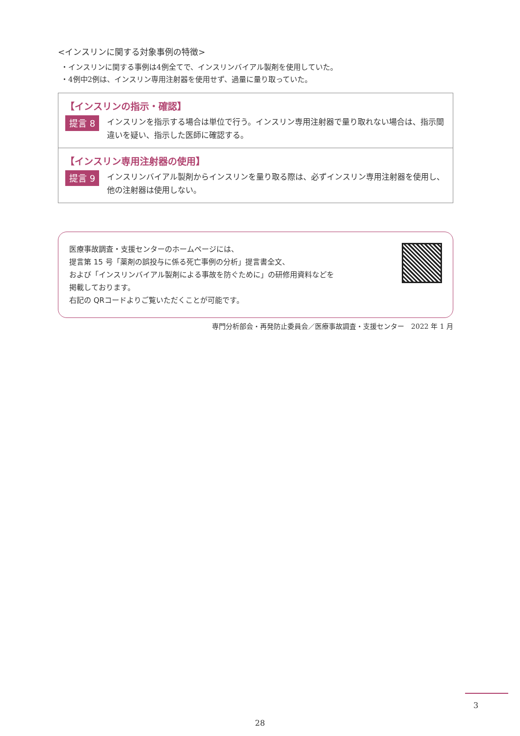<インスリンに関する対象事例の特徴>
・インスリンに関する事例は4例全てで、インスリンバイアル製剤を使用していた。
・4例中2例は、インスリン専用注射器を使用せず、過量に量り取っていた。
【インスリンの指示・確認】
提言 8
インスリンを指示する場合は単位で行う。インスリン専用注射器で量り取れない場合は、指示間違いを疑い、指示した医師に確認する。
【インスリン専用注射器の使用】
提言 9
インスリンバイアル製剤からインスリンを量り取る際は、必ずインスリン専用注射器を使用し、他の注射器は使用しない。
医療事故調査・支援センターのホームページには、
提言第 15 号「薬剤の誤投与に係る死亡事例の分析」提言書全文、
および「インスリンバイアル製剤による事故を防ぐために」の研修用資料などを
掲載しております。
右記の QRコードよりご覧いただくことが可能です。
専門分析部会・再発防止委員会／医療事故調査・支援センター　2022 年 1 月
3
28